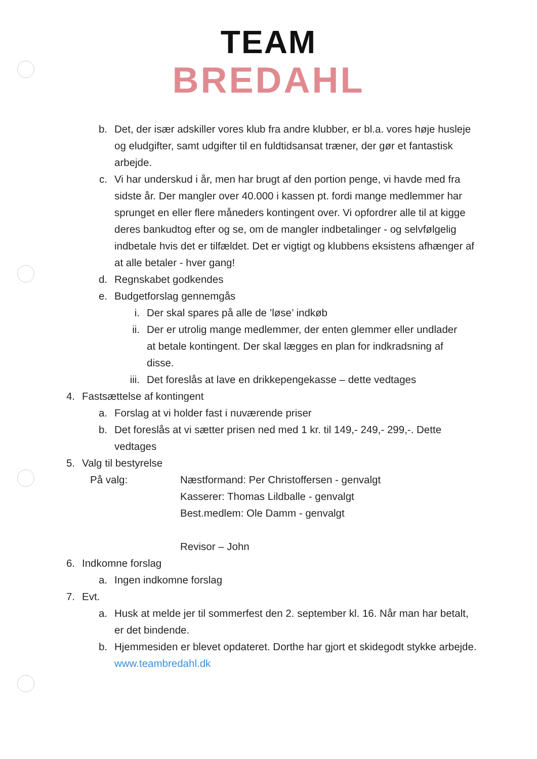TEAM
BREDAHL
b. Det, der især adskiller vores klub fra andre klubber, er bl.a. vores høje husleje og eludgifter, samt udgifter til en fuldtidsansat træner, der gør et fantastisk arbejde.
c. Vi har underskud i år, men har brugt af den portion penge, vi havde med fra sidste år. Der mangler over 40.000 i kassen pt. fordi mange medlemmer har sprunget en eller flere måneders kontingent over. Vi opfordrer alle til at kigge deres bankudtog efter og se, om de mangler indbetalinger - og selvfølgelig indbetale hvis det er tilfældet. Det er vigtigt og klubbens eksistens afhænger af at alle betaler - hver gang!
d. Regnskabet godkendes
e. Budgetforslag gennemgås
i. Der skal spares på alle de ’løse’ indkøb
ii. Der er utrolig mange medlemmer, der enten glemmer eller undlader at betale kontingent. Der skal lægges en plan for indkradsning af disse.
iii. Det foreslås at lave en drikkepengekasse – dette vedtages
4. Fastsættelse af kontingent
a. Forslag at vi holder fast i nuværende priser
b. Det foreslås at vi sætter prisen ned med 1 kr. til 149,- 249,- 299,-. Dette vedtages
5. Valg til bestyrelse
På valg: Næstformand: Per Christoffersen - genvalgt
Kasserer: Thomas Lildballe - genvalgt
Best.medlem: Ole Damm - genvalgt
Revisor – John
6. Indkomne forslag
a. Ingen indkomne forslag
7. Evt.
a. Husk at melde jer til sommerfest den 2. september kl. 16. Når man har betalt, er det bindende.
b. Hjemmesiden er blevet opdateret. Dorthe har gjort et skidegodt stykke arbejde. www.teambredahl.dk